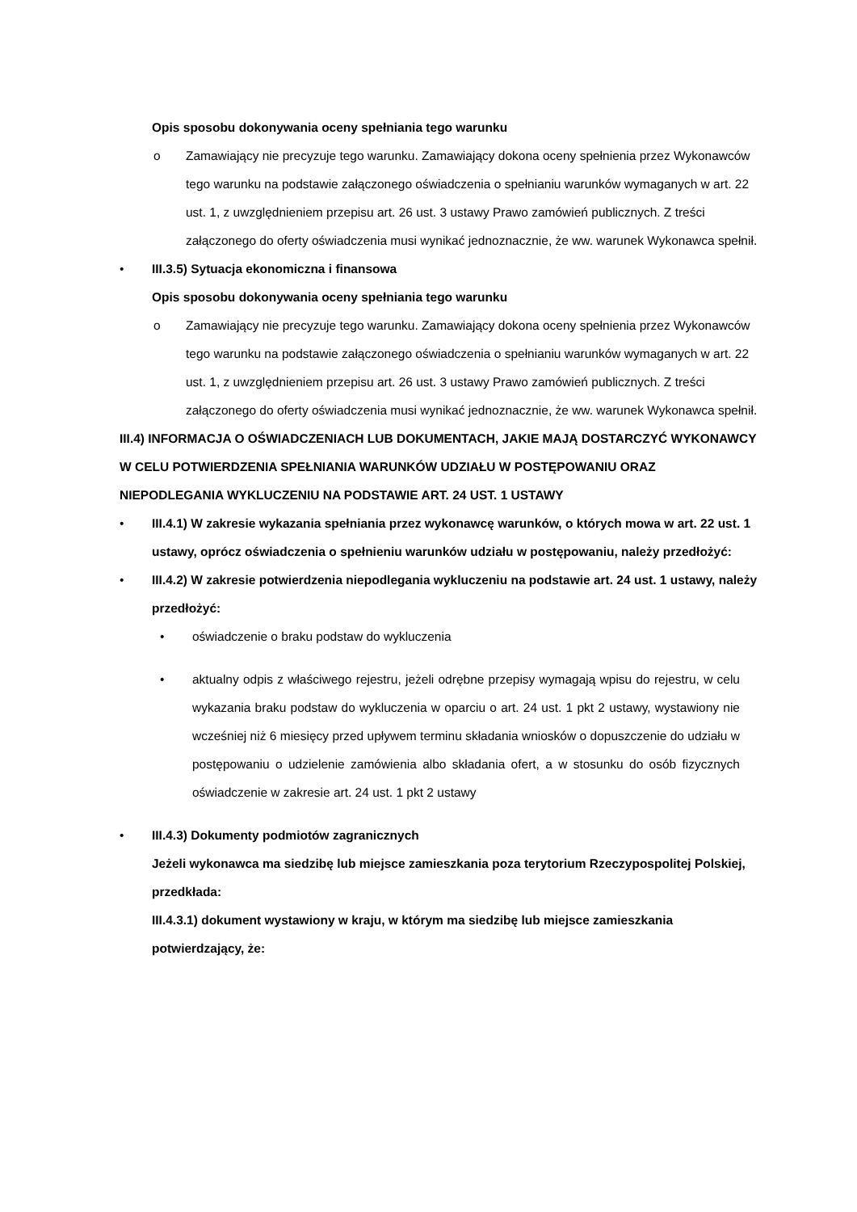Opis sposobu dokonywania oceny spełniania tego warunku
o Zamawiający nie precyzuje tego warunku. Zamawiający dokona oceny spełnienia przez Wykonawców tego warunku na podstawie załączonego oświadczenia o spełnianiu warunków wymaganych w art. 22 ust. 1, z uwzględnieniem przepisu art. 26 ust. 3 ustawy Prawo zamówień publicznych. Z treści załączonego do oferty oświadczenia musi wynikać jednoznacznie, że ww. warunek Wykonawca spełnił.
• III.3.5) Sytuacja ekonomiczna i finansowa
Opis sposobu dokonywania oceny spełniania tego warunku
o Zamawiający nie precyzuje tego warunku. Zamawiający dokona oceny spełnienia przez Wykonawców tego warunku na podstawie załączonego oświadczenia o spełnianiu warunków wymaganych w art. 22 ust. 1, z uwzględnieniem przepisu art. 26 ust. 3 ustawy Prawo zamówień publicznych. Z treści załączonego do oferty oświadczenia musi wynikać jednoznacznie, że ww. warunek Wykonawca spełnił.
III.4) INFORMACJA O OŚWIADCZENIACH LUB DOKUMENTACH, JAKIE MAJĄ DOSTARCZYĆ WYKONAWCY W CELU POTWIERDZENIA SPEŁNIANIA WARUNKÓW UDZIAŁU W POSTĘPOWANIU ORAZ NIEPODLEGANIA WYKLUCZENIU NA PODSTAWIE ART. 24 UST. 1 USTAWY
• III.4.1) W zakresie wykazania spełniania przez wykonawcę warunków, o których mowa w art. 22 ust. 1 ustawy, oprócz oświadczenia o spełnieniu warunków udziału w postępowaniu, należy przedłożyć:
• III.4.2) W zakresie potwierdzenia niepodlegania wykluczeniu na podstawie art. 24 ust. 1 ustawy, należy przedłożyć:
• oświadczenie o braku podstaw do wykluczenia
• aktualny odpis z właściwego rejestru, jeżeli odrębne przepisy wymagają wpisu do rejestru, w celu wykazania braku podstaw do wykluczenia w oparciu o art. 24 ust. 1 pkt 2 ustawy, wystawiony nie wcześniej niż 6 miesięcy przed upływem terminu składania wniosków o dopuszczenie do udziału w postępowaniu o udzielenie zamówienia albo składania ofert, a w stosunku do osób fizycznych oświadczenie w zakresie art. 24 ust. 1 pkt 2 ustawy
• III.4.3) Dokumenty podmiotów zagranicznych
Jeżeli wykonawca ma siedzibę lub miejsce zamieszkania poza terytorium Rzeczypospolitej Polskiej, przedkłada:
III.4.3.1) dokument wystawiony w kraju, w którym ma siedzibę lub miejsce zamieszkania potwierdzający, że: